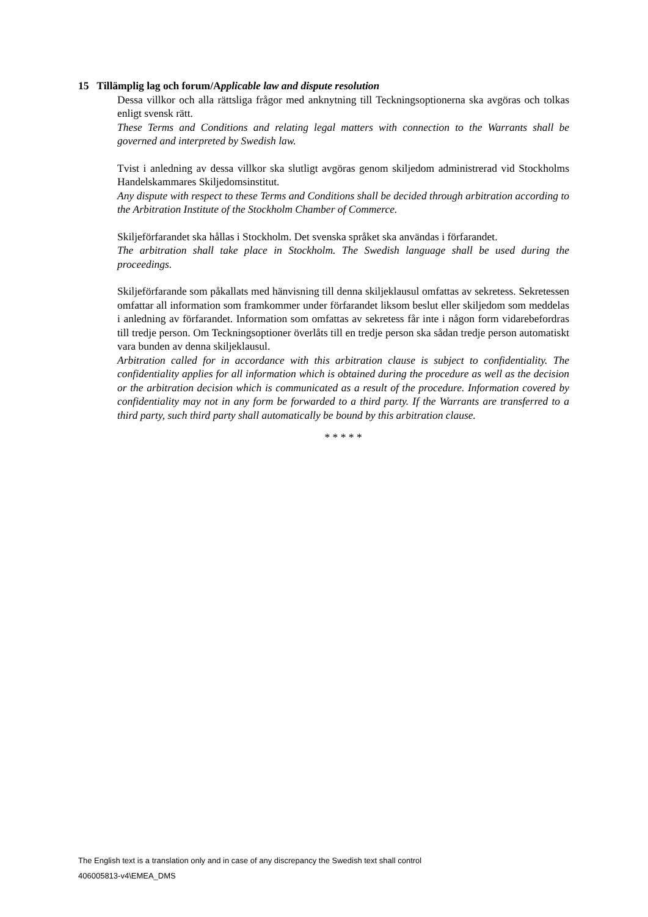15 Tillämplig lag och forum/Applicable law and dispute resolution
Dessa villkor och alla rättsliga frågor med anknytning till Teckningsoptionerna ska avgöras och tolkas enligt svensk rätt.
These Terms and Conditions and relating legal matters with connection to the Warrants shall be governed and interpreted by Swedish law.
Tvist i anledning av dessa villkor ska slutligt avgöras genom skiljedom administrerad vid Stockholms Handelskammares Skiljedomsinstitut.
Any dispute with respect to these Terms and Conditions shall be decided through arbitration according to the Arbitration Institute of the Stockholm Chamber of Commerce.
Skiljeförfarandet ska hållas i Stockholm. Det svenska språket ska användas i förfarandet.
The arbitration shall take place in Stockholm. The Swedish language shall be used during the proceedings.
Skiljeförfarande som påkallats med hänvisning till denna skiljeklausul omfattas av sekretess. Sekretessen omfattar all information som framkommer under förfarandet liksom beslut eller skiljedom som meddelas i anledning av förfarandet. Information som omfattas av sekretess får inte i någon form vidarebefordras till tredje person. Om Teckningsoptioner överlåts till en tredje person ska sådan tredje person automatiskt vara bunden av denna skiljeklausul.
Arbitration called for in accordance with this arbitration clause is subject to confidentiality. The confidentiality applies for all information which is obtained during the procedure as well as the decision or the arbitration decision which is communicated as a result of the procedure. Information covered by confidentiality may not in any form be forwarded to a third party. If the Warrants are transferred to a third party, such third party shall automatically be bound by this arbitration clause.
* * * * *
The English text is a translation only and in case of any discrepancy the Swedish text shall control
406005813-v4\EMEA_DMS